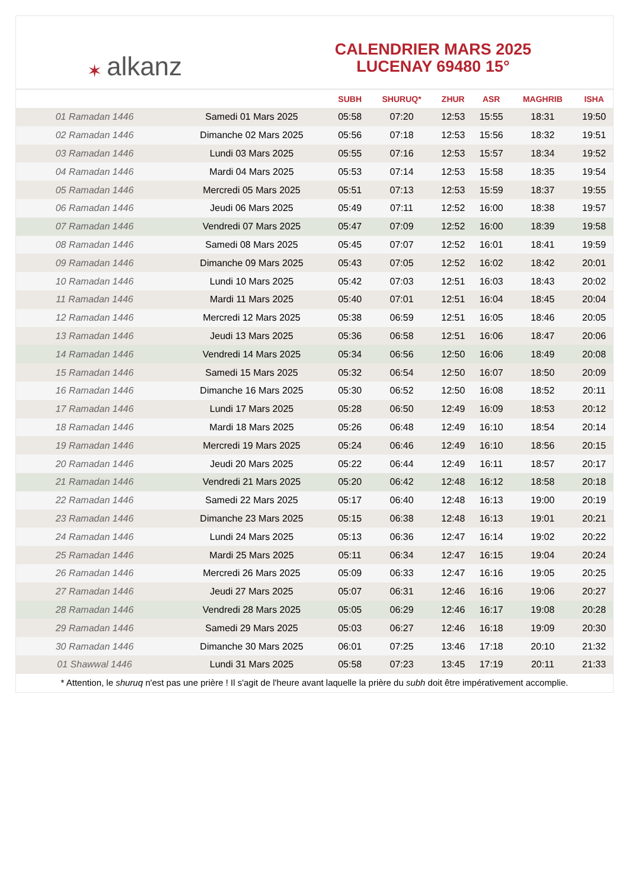✶ alkanz
CALENDRIER MARS 2025
LUCENAY 69480 15°
| | | SUBH | SHURUQ* | ZHUR | ASR | MAGHRIB | ISHA |
| --- | --- | --- | --- | --- | --- | --- | --- |
| 01 Ramadan 1446 | Samedi 01 Mars 2025 | 05:58 | 07:20 | 12:53 | 15:55 | 18:31 | 19:50 |
| 02 Ramadan 1446 | Dimanche 02 Mars 2025 | 05:56 | 07:18 | 12:53 | 15:56 | 18:32 | 19:51 |
| 03 Ramadan 1446 | Lundi 03 Mars 2025 | 05:55 | 07:16 | 12:53 | 15:57 | 18:34 | 19:52 |
| 04 Ramadan 1446 | Mardi 04 Mars 2025 | 05:53 | 07:14 | 12:53 | 15:58 | 18:35 | 19:54 |
| 05 Ramadan 1446 | Mercredi 05 Mars 2025 | 05:51 | 07:13 | 12:53 | 15:59 | 18:37 | 19:55 |
| 06 Ramadan 1446 | Jeudi 06 Mars 2025 | 05:49 | 07:11 | 12:52 | 16:00 | 18:38 | 19:57 |
| 07 Ramadan 1446 | Vendredi 07 Mars 2025 | 05:47 | 07:09 | 12:52 | 16:00 | 18:39 | 19:58 |
| 08 Ramadan 1446 | Samedi 08 Mars 2025 | 05:45 | 07:07 | 12:52 | 16:01 | 18:41 | 19:59 |
| 09 Ramadan 1446 | Dimanche 09 Mars 2025 | 05:43 | 07:05 | 12:52 | 16:02 | 18:42 | 20:01 |
| 10 Ramadan 1446 | Lundi 10 Mars 2025 | 05:42 | 07:03 | 12:51 | 16:03 | 18:43 | 20:02 |
| 11 Ramadan 1446 | Mardi 11 Mars 2025 | 05:40 | 07:01 | 12:51 | 16:04 | 18:45 | 20:04 |
| 12 Ramadan 1446 | Mercredi 12 Mars 2025 | 05:38 | 06:59 | 12:51 | 16:05 | 18:46 | 20:05 |
| 13 Ramadan 1446 | Jeudi 13 Mars 2025 | 05:36 | 06:58 | 12:51 | 16:06 | 18:47 | 20:06 |
| 14 Ramadan 1446 | Vendredi 14 Mars 2025 | 05:34 | 06:56 | 12:50 | 16:06 | 18:49 | 20:08 |
| 15 Ramadan 1446 | Samedi 15 Mars 2025 | 05:32 | 06:54 | 12:50 | 16:07 | 18:50 | 20:09 |
| 16 Ramadan 1446 | Dimanche 16 Mars 2025 | 05:30 | 06:52 | 12:50 | 16:08 | 18:52 | 20:11 |
| 17 Ramadan 1446 | Lundi 17 Mars 2025 | 05:28 | 06:50 | 12:49 | 16:09 | 18:53 | 20:12 |
| 18 Ramadan 1446 | Mardi 18 Mars 2025 | 05:26 | 06:48 | 12:49 | 16:10 | 18:54 | 20:14 |
| 19 Ramadan 1446 | Mercredi 19 Mars 2025 | 05:24 | 06:46 | 12:49 | 16:10 | 18:56 | 20:15 |
| 20 Ramadan 1446 | Jeudi 20 Mars 2025 | 05:22 | 06:44 | 12:49 | 16:11 | 18:57 | 20:17 |
| 21 Ramadan 1446 | Vendredi 21 Mars 2025 | 05:20 | 06:42 | 12:48 | 16:12 | 18:58 | 20:18 |
| 22 Ramadan 1446 | Samedi 22 Mars 2025 | 05:17 | 06:40 | 12:48 | 16:13 | 19:00 | 20:19 |
| 23 Ramadan 1446 | Dimanche 23 Mars 2025 | 05:15 | 06:38 | 12:48 | 16:13 | 19:01 | 20:21 |
| 24 Ramadan 1446 | Lundi 24 Mars 2025 | 05:13 | 06:36 | 12:47 | 16:14 | 19:02 | 20:22 |
| 25 Ramadan 1446 | Mardi 25 Mars 2025 | 05:11 | 06:34 | 12:47 | 16:15 | 19:04 | 20:24 |
| 26 Ramadan 1446 | Mercredi 26 Mars 2025 | 05:09 | 06:33 | 12:47 | 16:16 | 19:05 | 20:25 |
| 27 Ramadan 1446 | Jeudi 27 Mars 2025 | 05:07 | 06:31 | 12:46 | 16:16 | 19:06 | 20:27 |
| 28 Ramadan 1446 | Vendredi 28 Mars 2025 | 05:05 | 06:29 | 12:46 | 16:17 | 19:08 | 20:28 |
| 29 Ramadan 1446 | Samedi 29 Mars 2025 | 05:03 | 06:27 | 12:46 | 16:18 | 19:09 | 20:30 |
| 30 Ramadan 1446 | Dimanche 30 Mars 2025 | 06:01 | 07:25 | 13:46 | 17:18 | 20:10 | 21:32 |
| 01 Shawwal 1446 | Lundi 31 Mars 2025 | 05:58 | 07:23 | 13:45 | 17:19 | 20:11 | 21:33 |
* Attention, le shuruq n'est pas une prière ! Il s'agit de l'heure avant laquelle la prière du subh doit être impérativement accomplie.